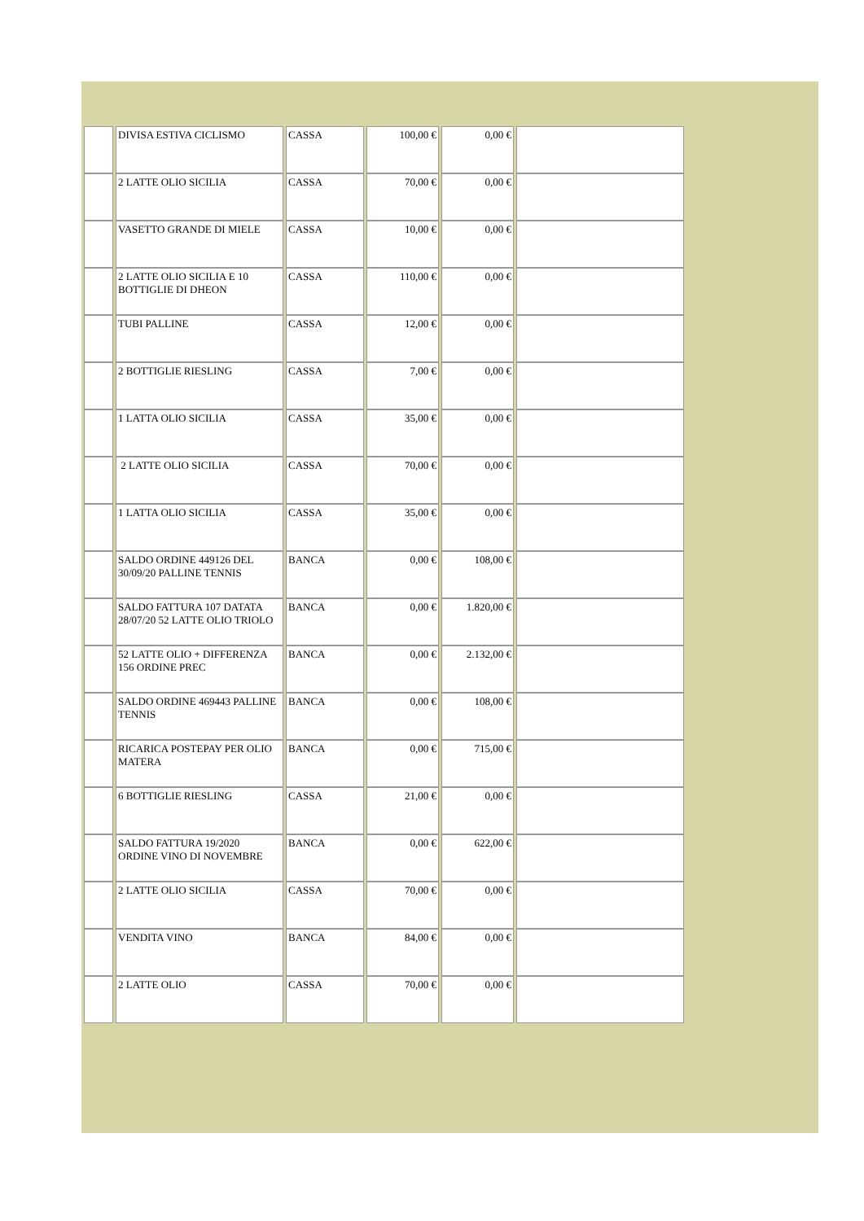| | DIVISA ESTIVA CICLISMO | CASSA | 100,00 € | 0,00 € | |
| | 2 LATTE OLIO SICILIA | CASSA | 70,00 € | 0,00 € | |
| | VASETTO GRANDE DI MIELE | CASSA | 10,00 € | 0,00 € | |
| | 2 LATTE OLIO SICILIA E 10 BOTTIGLIE DI DHEON | CASSA | 110,00 € | 0,00 € | |
| | TUBI PALLINE | CASSA | 12,00 € | 0,00 € | |
| | 2 BOTTIGLIE RIESLING | CASSA | 7,00 € | 0,00 € | |
| | 1 LATTA OLIO SICILIA | CASSA | 35,00 € | 0,00 € | |
| | 2 LATTE OLIO SICILIA | CASSA | 70,00 € | 0,00 € | |
| | 1 LATTA OLIO SICILIA | CASSA | 35,00 € | 0,00 € | |
| | SALDO ORDINE 449126 DEL 30/09/20 PALLINE TENNIS | BANCA | 0,00 € | 108,00 € | |
| | SALDO FATTURA 107 DATATA 28/07/20 52 LATTE OLIO TRIOLO | BANCA | 0,00 € | 1.820,00 € | |
| | 52 LATTE OLIO + DIFFERENZA 156 ORDINE PREC | BANCA | 0,00 € | 2.132,00 € | |
| | SALDO ORDINE 469443 PALLINE TENNIS | BANCA | 0,00 € | 108,00 € | |
| | RICARICA POSTEPAY PER OLIO MATERA | BANCA | 0,00 € | 715,00 € | |
| | 6 BOTTIGLIE RIESLING | CASSA | 21,00 € | 0,00 € | |
| | SALDO FATTURA 19/2020 ORDINE VINO DI NOVEMBRE | BANCA | 0,00 € | 622,00 € | |
| | 2 LATTE OLIO SICILIA | CASSA | 70,00 € | 0,00 € | |
| | VENDITA VINO | BANCA | 84,00 € | 0,00 € | |
| | 2 LATTE OLIO | CASSA | 70,00 € | 0,00 € | |